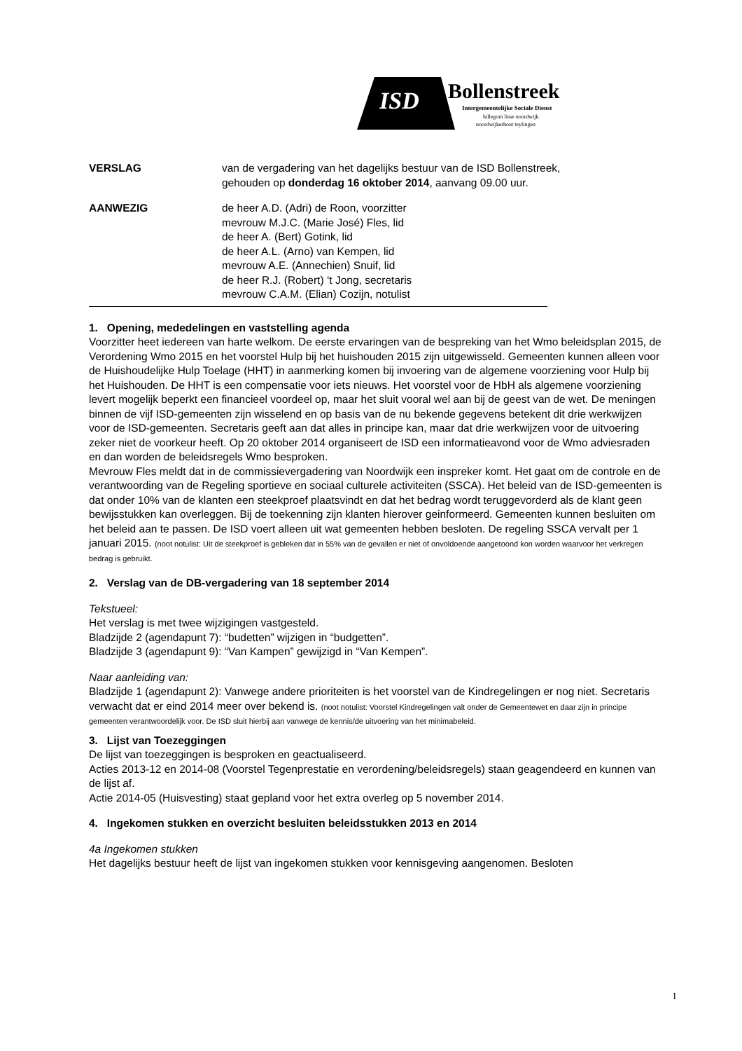ISD
Bollenstreek
Intergemeentelijke Sociale Dienst
hillegom lisse noordwijk
noordwijkerhout teylingen
VERSLAG van de vergadering van het dagelijks bestuur van de ISD Bollenstreek,
gehouden op donderdag 16 oktober 2014, aanvang 09.00 uur.
AANWEZIG de heer A.D. (Adri) de Roon, voorzitter
mevrouw M.J.C. (Marie José) Fles, lid
de heer A. (Bert) Gotink, lid
de heer A.L. (Arno) van Kempen, lid
mevrouw A.E. (Annechien) Snuif, lid
de heer R.J. (Robert) ‘t Jong, secretaris
mevrouw C.A.M. (Elian) Cozijn, notulist
1. Opening, mededelingen en vaststelling agenda
Voorzitter heet iedereen van harte welkom. De eerste ervaringen van de bespreking van het Wmo beleidsplan 2015, de Verordening Wmo 2015 en het voorstel Hulp bij het huishouden 2015 zijn uitgewisseld. Gemeenten kunnen alleen voor de Huishoudelijke Hulp Toelage (HHT) in aanmerking komen bij invoering van de algemene voorziening voor Hulp bij het Huishouden. De HHT is een compensatie voor iets nieuws. Het voorstel voor de HbH als algemene voorziening levert mogelijk beperkt een financieel voordeel op, maar het sluit vooral wel aan bij de geest van de wet. De meningen binnen de vijf ISD-gemeenten zijn wisselend en op basis van de nu bekende gegevens betekent dit drie werkwijzen voor de ISD-gemeenten. Secretaris geeft aan dat alles in principe kan, maar dat drie werkwijzen voor de uitvoering zeker niet de voorkeur heeft. Op 20 oktober 2014 organiseert de ISD een informatieavond voor de Wmo adviesraden en dan worden de beleidsregels Wmo besproken.
Mevrouw Fles meldt dat in de commissievergadering van Noordwijk een inspreker komt. Het gaat om de controle en de verantwoording van de Regeling sportieve en sociaal culturele activiteiten (SSCA). Het beleid van de ISD-gemeenten is dat onder 10% van de klanten een steekproef plaatsvindt en dat het bedrag wordt teruggevorderd als de klant geen bewijsstukken kan overleggen. Bij de toekenning zijn klanten hierover geinformeerd. Gemeenten kunnen besluiten om het beleid aan te passen. De ISD voert alleen uit wat gemeenten hebben besloten. De regeling SSCA vervalt per 1 januari 2015. (noot notulist: Uit de steekproef is gebleken dat in 55% van de gevallen er niet of onvoldoende aangetoond kon worden waarvoor het verkregen bedrag is gebruikt.
2. Verslag van de DB-vergadering van 18 september 2014
Tekstueel:
Het verslag is met twee wijzigingen vastgesteld.
Bladzijde 2 (agendapunt 7): “budetten” wijzigen in “budgetten”.
Bladzijde 3 (agendapunt 9): “Van Kampen” gewijzigd in “Van Kempen”.
Naar aanleiding van:
Bladzijde 1 (agendapunt 2): Vanwege andere prioriteiten is het voorstel van de Kindregelingen er nog niet. Secretaris verwacht dat er eind 2014 meer over bekend is. (noot notulist: Voorstel Kindregelingen valt onder de Gemeentewet en daar zijn in principe gemeenten verantwoordelijk voor. De ISD sluit hierbij aan vanwege de kennis/de uitvoering van het minimabeleid.
3. Lijst van Toezeggingen
De lijst van toezeggingen is besproken en geactualiseerd.
Acties 2013-12 en 2014-08 (Voorstel Tegenprestatie en verordening/beleidsregels) staan geagendeerd en kunnen van de lijst af.
Actie 2014-05 (Huisvesting) staat gepland voor het extra overleg op 5 november 2014.
4. Ingekomen stukken en overzicht besluiten beleidsstukken 2013 en 2014
4a Ingekomen stukken
Het dagelijks bestuur heeft de lijst van ingekomen stukken voor kennisgeving aangenomen. Besloten
1